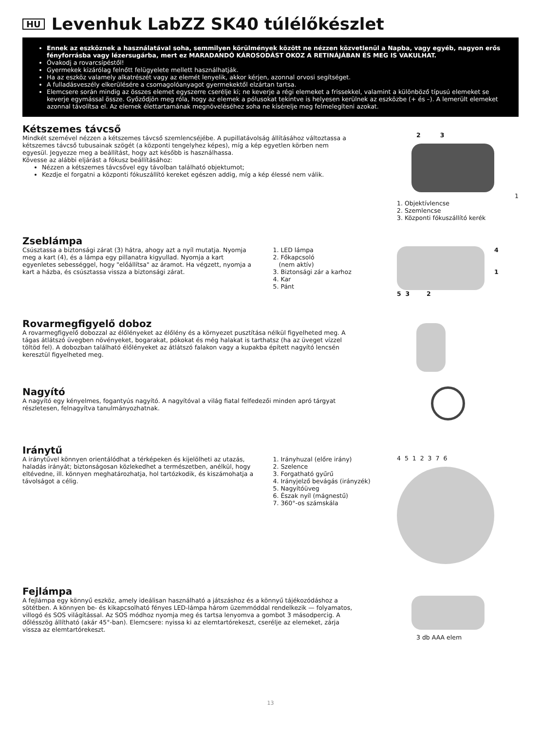HU Levenhuk LabZZ SK40 túlélőkészlet
Ennek az eszköznek a használatával soha, semmilyen körülmények között ne nézzen közvetlenül a Napba, vagy egyéb, nagyon erős fényforrásba vagy lézersugárba, mert ez MARADANDÓ KÁROSODÁST OKOZ A RETINÁJÁBAN ÉS MEG IS VAKULHAT.
Óvakodj a rovarcsípéstől!
Gyermekek kizárólag felnőtt felügyelete mellett használhatják.
Ha az eszköz valamely alkatrészét vagy az elemét lenyelik, akkor kérjen, azonnal orvosi segítséget.
A fulladásveszély elkerülésére a csomagolóanyagot gyermekektől elzártan tartsa.
Elemcsere során mindig az összes elemet egyszerre cserélje ki; ne keverje a régi elemeket a frissekkel, valamint a különböző típusú elemeket se keverje egymással össze. Győződjön meg róla, hogy az elemek a pólusokat tekintve is helyesen kerülnek az eszközbe (+ és –). A lemerült elemeket azonnal távolítsa el. Az elemek élettartamának megnöveléséhez soha ne kísérelje meg felmelegíteni azokat.
Kétszemes távcső
Mindkét szemével nézzen a kétszemes távcső szemlencséjébe. A pupillatávolság állításához változtassa a kétszemes távcső tubusainak szögét (a központi tengelyhez képes), míg a kép egyetlen körben nem egyesül. Jegyezze meg a beállítást, hogy azt később is használhassa.
Kövesse az alábbi eljárást a fókusz beállításához:
Nézzen a kétszemes távcsővel egy távolban található objektumot;
Kezdje el forgatni a központi fókuszállító kereket egészen addig, míg a kép élessé nem válik.
2 3
1
1. Objektívlencse
2. Szemlencse
3. Központi fókuszállító kerék
Zseblámpa
Csúsztassa a biztonsági zárat (3) hátra, ahogy azt a nyíl mutatja. Nyomja meg a kart (4), és a lámpa egy pillanatra kigyullad. Nyomja a kart egyenletes sebességgel, hogy "előállítsa" az áramot. Ha végzett, nyomja a kart a házba, és csúsztassa vissza a biztonsági zárat.
1. LED lámpa
2. Főkapcsoló
(nem aktív)
3. Biztonsági zár a karhoz
4. Kar
5. Pánt
4
1
5 3 2
Rovarmegfigyelő doboz
A rovarmegfigyelő dobozzal az élőlényeket az élőlény és a környezet pusztítása nélkül figyelheted meg. A tágas átlátszó üvegben növényeket, bogarakat, pókokat és még halakat is tarthatsz (ha az üveget vízzel töltöd fel). A dobozban található élőlényeket az átlátszó falakon vagy a kupakba épített nagyító lencsén keresztül figyelheted meg.
Nagyító
A nagyító egy kényelmes, fogantyús nagyító. A nagyítóval a világ fiatal felfedezői minden apró tárgyat részletesen, felnagyítva tanulmányozhatnak.
Iránytű
A iránytűvel könnyen orientálódhat a térképeken és kijelölheti az utazás, haladás irányát; biztonságosan közlekedhet a természetben, anélkül, hogy eltévedne, ill. könnyen meghatározhatja, hol tartózkodik, és kiszámohatja a távolságot a célig.
1. Irányhuzal (előre irány)
2. Szelence
3. Forgatható gyűrű
4. Irányjelző bevágás (irányzék)
5. Nagyítóüveg
6. Észak nyíl (mágnestű)
7. 360°-os számskála
4 5 1 2 3 7 6
Fejlámpa
A fejlámpa egy könnyű eszköz, amely ideálisan használható a játszáshoz és a könnyű tájékozódáshoz a sötétben. A könnyen be- és kikapcsolható fényes LED-lámpa három üzemmóddal rendelkezik — folyamatos, villogó és SOS világítással. Az SOS módhoz nyomja meg és tartsa lenyomva a gombot 3 másodpercig. A dőlésszög állítható (akár 45°-ban). Elemcsere: nyissa ki az elemtartórekeszt, cserélje az elemeket, zárja vissza az elemtartórekeszt.
3 db AAA elem
13